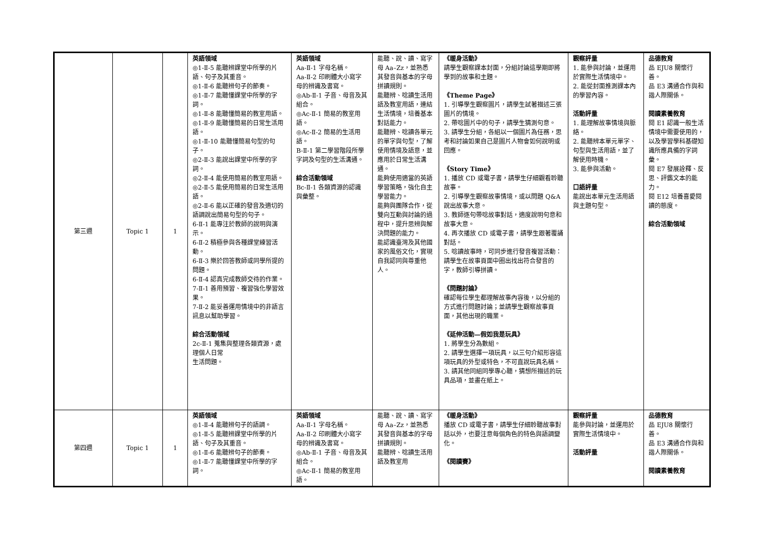| 第三週 | Topic 1 | 1 | 英語領域 ◎1-Ⅱ-5 能聽辨課堂中所學的片語、句子及其重音。 ◎1-Ⅱ-6 能聽辨句子的節奏。 ◎1-Ⅱ-7 能聽懂課堂中所學的字詞。 ◎1-Ⅱ-8 能聽懂簡易的教室用語。 ◎1-Ⅱ-9 能聽懂簡易的日常生活用語。 ◎1-Ⅱ-10 能聽懂簡易句型的句子。 ◎2-Ⅱ-3 能說出課堂中所學的字詞。 ◎2-Ⅱ-4 能使用簡易的教室用語。 ◎2-Ⅱ-5 能使用簡易的日常生活用語。 ◎2-Ⅱ-6 能以正確的發音及適切的語調說出簡易句型的句子。 6-Ⅱ-1 能專注於教師的說明與演示。 6-Ⅱ-2 積極參與各種課堂練習活動。 6-Ⅱ-3 樂於回答教師或同學所提的問題。 6-Ⅱ-4 認真完成教師交待的作業。 7-Ⅱ-1 善用預習、複習強化學習效果。 7-Ⅱ-2 能妥善運用情境中的非語言訊息以幫助學習。 綜合活動領域 2c-Ⅱ-1 蒐集與整理各類資源，處理個人日常 生活問題。 | 英語領域 Aa-Ⅱ-1 字母名稱。 Aa-Ⅱ-2 印刷體大小寫字母的辨識及書寫。 ◎Ab-Ⅱ-1 子音、母音及其組合。 ◎Ac-Ⅱ-1 簡易的教室用語。 ◎Ac-Ⅱ-2 簡易的生活用語。 B-Ⅱ-1 第二學習階段所學字詞及句型的生活溝通。 綜合活動領域 Bc-Ⅱ-1 各類資源的認識 與彙整。 | 能聽、說、讀、寫字母 Aa–Zz，並熟悉其發音與基本的字母拼讀規則。 能聽辨、唸讀生活用語及教室用語，連結生活情境，培養基本對話能力。 能聽辨、唸讀各單元的單字與句型，了解使用情境及語意，並應用於日常生活溝通。 能夠使用適當的英語學習策略，強化自主學習能力。 能夠與團隊合作，從雙向互動與討論的過程中，提升思辨與解決問題的能力。 能認識臺灣及其他國家的風俗文化，實現自我認同與尊重他人。 | 《暖身活動》 請學生觀察課本封面，分組討論這學期即將學到的故事和主題。 《Theme Page》 1. 引導學生觀察圖片，請學生試著描述三張圖片的情境。 2. 帶唸圖片中的句子，請學生猜測句意。 3. 請學生分組，各組以一個圖片為任務，思考和討論如果自己是圖片人物會如何說明或回應。 《Story Time》 1. 播放 CD 或電子書，請學生仔細觀看聆聽故事。 2. 引導學生觀察故事情境，或以問題 Q&A 說出故事大意。 3. 教師逐句帶唸故事對話，適度說明句意和故事大意。 4. 再次播放 CD 或電子書，請學生跟著覆誦對話。 5. 唸讀故事時，可同步進行發音複習活動：請學生在故事頁面中圈出找出符合發音的字，教師引導拼讀。 《問題討論》 確認每位學生都理解故事內容後，以分組的方式進行問題討論；並請學生觀察故事頁面，其他出現的職業。 《延伸活動—假如我是玩具》 1. 將學生分為數組。 2. 請學生選擇一項玩具，以三句介紹形容這項玩具的外型或特色，不可直說玩具名稱。 3. 請其他同組同學專心聽，猜想所描述的玩具品項，並畫在紙上。 | 觀察評量 1. 能參與討論，並運用於實際生活情境中。 2. 能從封面推測課本內的學習內容。 活動評量 1. 能理解故事情境與脈絡。 2. 能聽辨本單元單字、句型與生活用語，並了解使用時機。 3. 能參與活動。 口語評量 能說出本單元生活用語與主題句型。 | 品德教育 品 EJU8 關懷行善。 品 E3 溝通合作與和諧人際關係。 閱讀素養教育 閱 E1 認識一般生活情境中需要使用的，以及學習學科基礎知識所應具備的字詞彙。 閱 E7 發展詮釋、反思、評鑑文本的能力。 閱 E12 培養喜愛閱讀的態度。 綜合活動領域 |
| 第四週 | Topic 1 | 1 | 英語領域 ◎1-Ⅱ-4 能聽辨句子的語調。 ◎1-Ⅱ-5 能聽辨課堂中所學的片語、句子及其重音。 ◎1-Ⅱ-6 能聽辨句子的節奏。 ◎1-Ⅱ-7 能聽懂課堂中所學的字詞。 | 英語領域 Aa-Ⅱ-1 字母名稱。 Aa-Ⅱ-2 印刷體大小寫字母的辨識及書寫。 ◎Ab-Ⅱ-1 子音、母音及其組合。 ◎Ac-Ⅱ-1 簡易的教室用語。 | 能聽、說、讀、寫字母 Aa–Zz，並熟悉其發音與基本的字母拼讀規則。 能聽辨、唸讀生活用語及教室用 | 《暖身活動》 播放 CD 或電子書，請學生仔細聆聽故事對話以外，也要注意每個角色的特色與語調變化。 《閱讀賽》 | 觀察評量 能參與討論，並運用於實際生活情境中。 活動評量 | 品德教育 品 EJU8 關懷行善。 品 E3 溝通合作與和諧人際關係。 閱讀素養教育 |